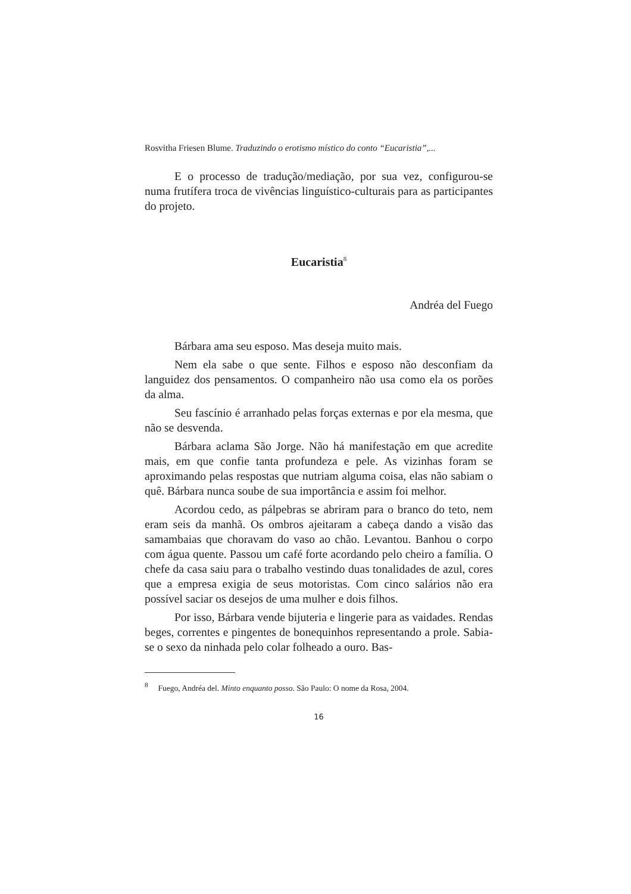Rosvitha Friesen Blume. Traduzindo o erotismo místico do conto “Eucaristia”,...
E o processo de tradução/mediação, por sua vez, configurou-se numa frutífera troca de vivências linguístico-culturais para as participantes do projeto.
Eucaristia<sup>8</sup>
Andréa del Fuego
Bárbara ama seu esposo. Mas deseja muito mais.
Nem ela sabe o que sente. Filhos e esposo não desconfiam da languidez dos pensamentos. O companheiro não usa como ela os porões da alma.
Seu fascínio é arranhado pelas forças externas e por ela mesma, que não se desvenda.
Bárbara aclama São Jorge. Não há manifestação em que acredite mais, em que confie tanta profundeza e pele. As vizinhas foram se aproximando pelas respostas que nutriam alguma coisa, elas não sabiam o quê. Bárbara nunca soube de sua importância e assim foi melhor.
Acordou cedo, as pálpebras se abriram para o branco do teto, nem eram seis da manhã. Os ombros ajeitaram a cabeça dando a visão das samambaias que choravam do vaso ao chão. Levantou. Banhou o corpo com água quente. Passou um café forte acordando pelo cheiro a família. O chefe da casa saiu para o trabalho vestindo duas tonalidades de azul, cores que a empresa exigia de seus motoristas. Com cinco salários não era possível saciar os desejos de uma mulher e dois filhos.
Por isso, Bárbara vende bijuteria e lingerie para as vaidades. Rendas beges, correntes e pingentes de bonequinhos representando a prole. Sabia-se o sexo da ninhada pelo colar folheado a ouro. Bas-
<sup>8</sup> Fuego, Andréa del. Minto enquanto posso. São Paulo: O nome da Rosa, 2004.
16